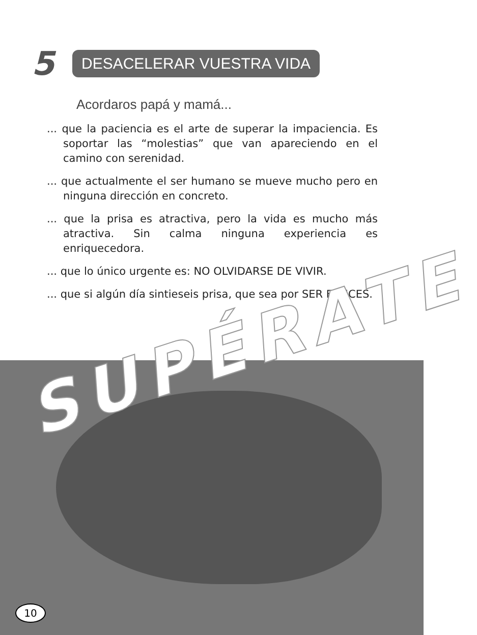5
DESACELERAR VUESTRA VIDA
Acordaros papá y mamá...
... que la paciencia es el arte de superar la impaciencia. Es soportar las “molestias” que van apareciendo en el camino con serenidad.
... que actualmente el ser humano se mueve mucho pero en ninguna dirección en concreto.
... que la prisa es atractiva, pero la vida es mucho más atractiva. Sin calma ninguna experiencia es enriquecedora.
... que lo único urgente es: NO OLVIDARSE DE VIVIR.
... que si algún día sintieseis prisa, que sea por SER FELICES.
SUPÉRATE
10